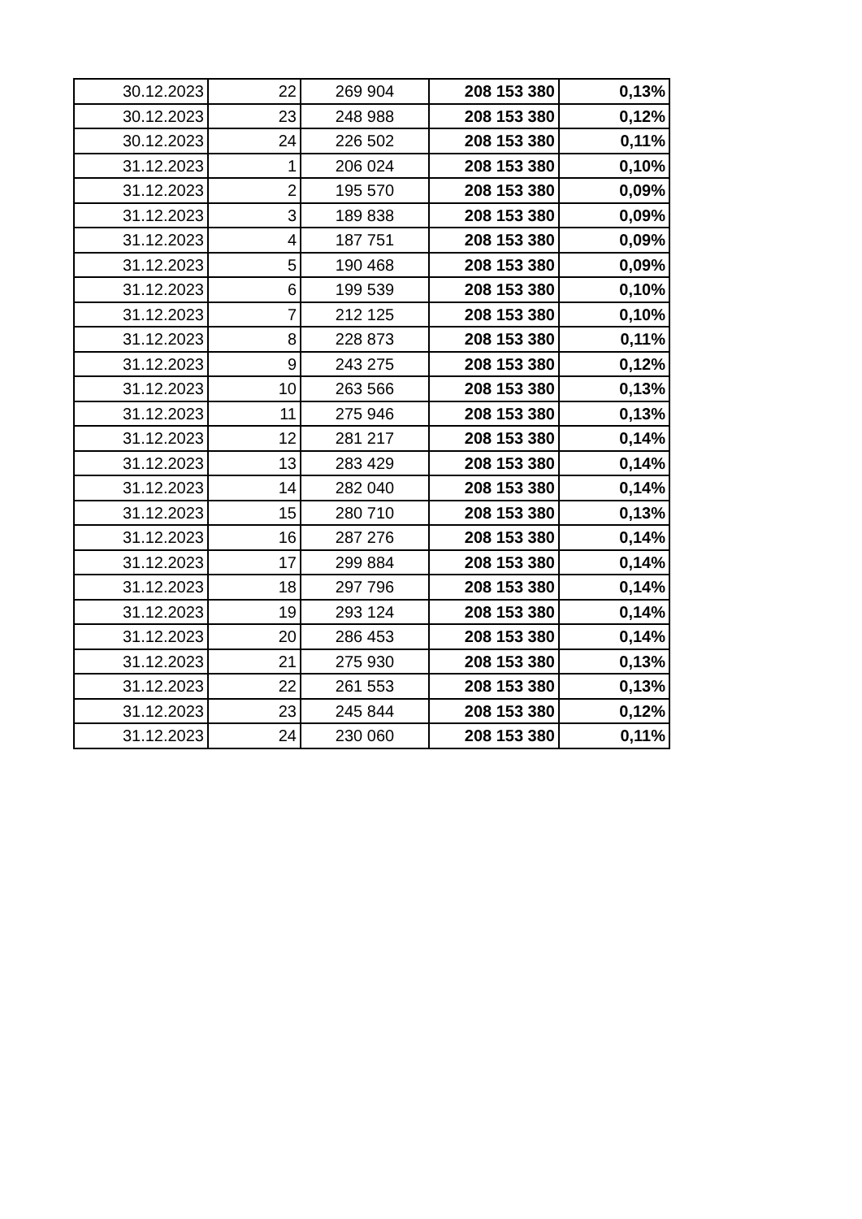| 30.12.2023 | 22 | 269 904 | 208 153 380 | 0,13% |
| 30.12.2023 | 23 | 248 988 | 208 153 380 | 0,12% |
| 30.12.2023 | 24 | 226 502 | 208 153 380 | 0,11% |
| 31.12.2023 | 1 | 206 024 | 208 153 380 | 0,10% |
| 31.12.2023 | 2 | 195 570 | 208 153 380 | 0,09% |
| 31.12.2023 | 3 | 189 838 | 208 153 380 | 0,09% |
| 31.12.2023 | 4 | 187 751 | 208 153 380 | 0,09% |
| 31.12.2023 | 5 | 190 468 | 208 153 380 | 0,09% |
| 31.12.2023 | 6 | 199 539 | 208 153 380 | 0,10% |
| 31.12.2023 | 7 | 212 125 | 208 153 380 | 0,10% |
| 31.12.2023 | 8 | 228 873 | 208 153 380 | 0,11% |
| 31.12.2023 | 9 | 243 275 | 208 153 380 | 0,12% |
| 31.12.2023 | 10 | 263 566 | 208 153 380 | 0,13% |
| 31.12.2023 | 11 | 275 946 | 208 153 380 | 0,13% |
| 31.12.2023 | 12 | 281 217 | 208 153 380 | 0,14% |
| 31.12.2023 | 13 | 283 429 | 208 153 380 | 0,14% |
| 31.12.2023 | 14 | 282 040 | 208 153 380 | 0,14% |
| 31.12.2023 | 15 | 280 710 | 208 153 380 | 0,13% |
| 31.12.2023 | 16 | 287 276 | 208 153 380 | 0,14% |
| 31.12.2023 | 17 | 299 884 | 208 153 380 | 0,14% |
| 31.12.2023 | 18 | 297 796 | 208 153 380 | 0,14% |
| 31.12.2023 | 19 | 293 124 | 208 153 380 | 0,14% |
| 31.12.2023 | 20 | 286 453 | 208 153 380 | 0,14% |
| 31.12.2023 | 21 | 275 930 | 208 153 380 | 0,13% |
| 31.12.2023 | 22 | 261 553 | 208 153 380 | 0,13% |
| 31.12.2023 | 23 | 245 844 | 208 153 380 | 0,12% |
| 31.12.2023 | 24 | 230 060 | 208 153 380 | 0,11% |